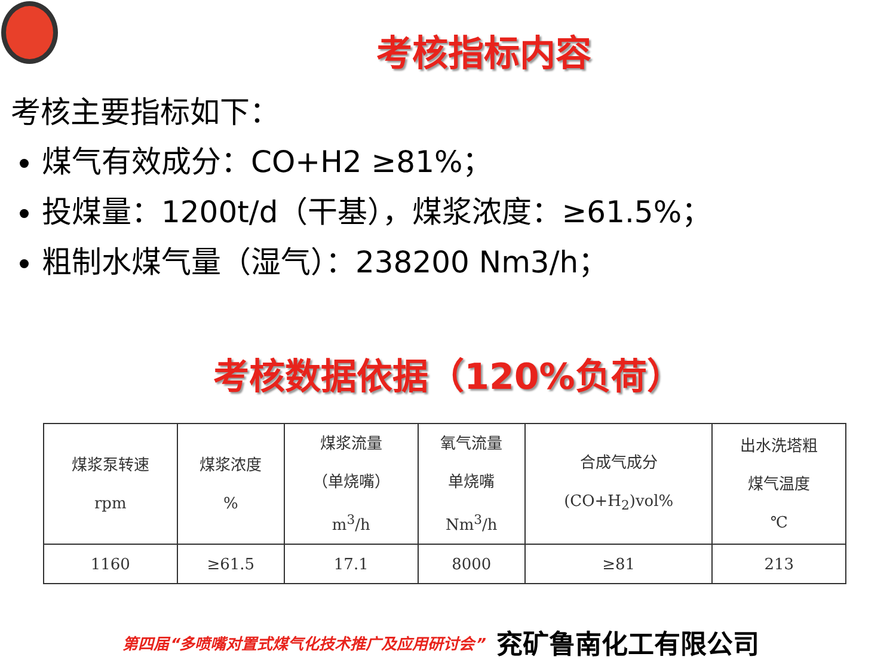考核指标内容
考核主要指标如下：
煤气有效成分：CO+H2 ≥81%；
投煤量：1200t/d（干基），煤浆浓度：≥61.5%；
粗制水煤气量（湿气）：238200 Nm3/h；
考核数据依据（120%负荷）
| 煤浆泵转速 rpm | 煤浆浓度 % | 煤浆流量 （单烧嘴） m<sup>3</sup>/h | 氧气流量 单烧嘴 Nm<sup>3</sup>/h | 合成气成分 (CO+H<sub>2</sub>)vol% | 出水洗塔粗 煤气温度 ℃ |
| 1160 | ≥61.5 | 17.1 | 8000 | ≥81 | 213 |
第四届“多喷嘴对置式煤气化技术推广及应用研讨会” 兖矿鲁南化工有限公司